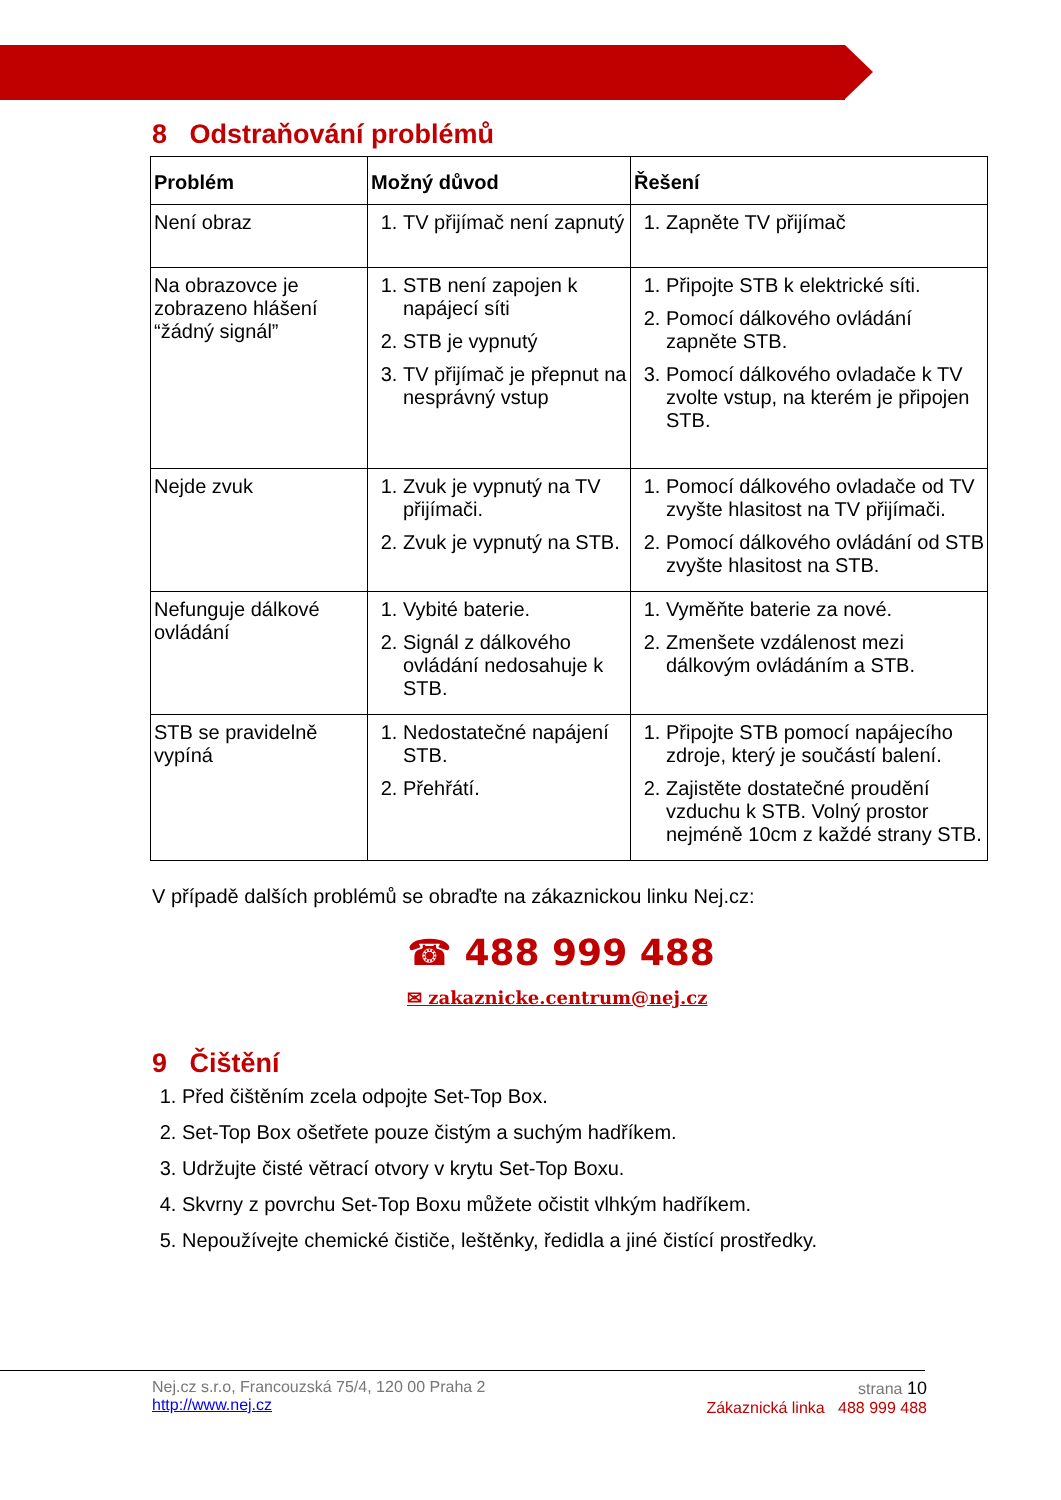8 Odstraňování problémů
| Problém | Možný důvod | Řešení |
| --- | --- | --- |
| Není obraz | 1. TV přijímač není zapnutý | 1. Zapněte TV přijímač |
| Na obrazovce je zobrazeno hlášení “žádný signál” | 1. STB není zapojen k napájecí síti 2. STB je vypnutý 3. TV přijímač je přepnut na nesprávný vstup | 1. Připojte STB k elektrické síti. 2. Pomocí dálkového ovládání zapněte STB. 3. Pomocí dálkového ovladače k TV zvolte vstup, na kterém je připojen STB. |
| Nejde zvuk | 1. Zvuk je vypnutý na TV přijímači. 2. Zvuk je vypnutý na STB. | 1. Pomocí dálkového ovladače od TV zvyšte hlasitost na TV přijímači. 2. Pomocí dálkového ovládání od STB zvyšte hlasitost na STB. |
| Nefunguje dálkové ovládání | 1. Vybité baterie. 2. Signál z dálkového ovládání nedosahuje k STB. | 1. Vyměňte baterie za nové. 2. Zmenšete vzdálenost mezi dálkovým ovládáním a STB. |
| STB se pravidelně vypíná | 1. Nedostatečné napájení STB. 2. Přehřátí. | 1. Připojte STB pomocí napájecího zdroje, který je součástí balení. 2. Zajistěte dostatečné proudění vzduchu k STB. Volný prostor nejméně 10cm z každé strany STB. |
V případě dalších problémů se obraďte na zákaznickou linku Nej.cz:
☎ 488 999 488
✉ zakaznicke.centrum@nej.cz
9 Čištění
1. Před čištěním zcela odpojte Set-Top Box.
2. Set-Top Box ošetřete pouze čistým a suchým hadříkem.
3. Udržujte čisté větrací otvory v krytu Set-Top Boxu.
4. Skvrny z povrchu Set-Top Boxu můžete očistit vlhkým hadříkem.
5. Nepoužívejte chemické čističe, leštěnky, ředidla a jiné čistící prostředky.
Nej.cz s.r.o, Francouzská 75/4, 120 00 Praha 2
http://www.nej.cz
strana 10
Zákaznická linka 488 999 488